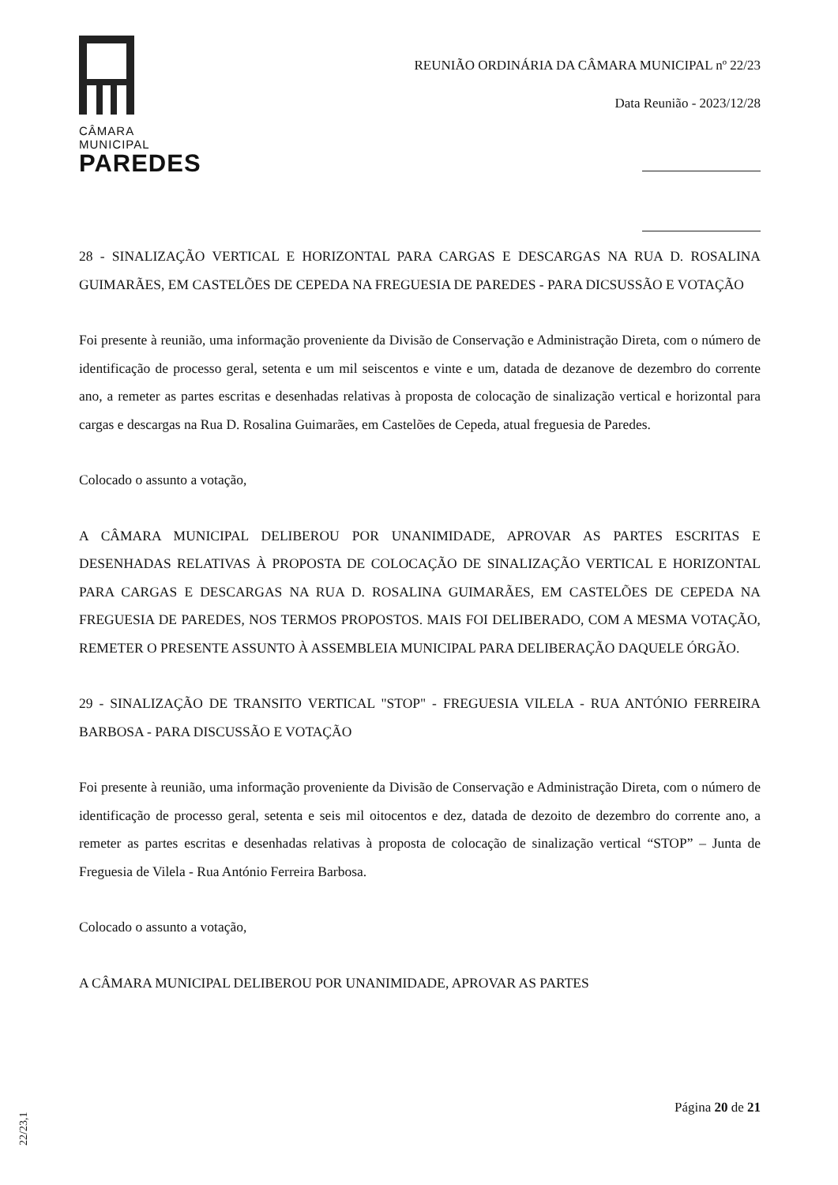CÂMARA MUNICIPAL
PAREDES
REUNIÃO ORDINÁRIA DA CÂMARA MUNICIPAL nº 22/23
Data Reunião - 2023/12/28
28 - SINALIZAÇÃO VERTICAL E HORIZONTAL PARA CARGAS E DESCARGAS NA RUA D. ROSALINA GUIMARÃES, EM CASTELÕES DE CEPEDA NA FREGUESIA DE PAREDES - PARA DICSUSSÃO E VOTAÇÃO
Foi presente à reunião, uma informação proveniente da Divisão de Conservação e Administração Direta, com o número de identificação de processo geral, setenta e um mil seiscentos e vinte e um, datada de dezanove de dezembro do corrente ano, a remeter as partes escritas e desenhadas relativas à proposta de colocação de sinalização vertical e horizontal para cargas e descargas na Rua D. Rosalina Guimarães, em Castelões de Cepeda, atual freguesia de Paredes.
Colocado o assunto a votação,
A CÂMARA MUNICIPAL DELIBEROU POR UNANIMIDADE, APROVAR AS PARTES ESCRITAS E DESENHADAS RELATIVAS À PROPOSTA DE COLOCAÇÃO DE SINALIZAÇÃO VERTICAL E HORIZONTAL PARA CARGAS E DESCARGAS NA RUA D. ROSALINA GUIMARÃES, EM CASTELÕES DE CEPEDA NA FREGUESIA DE PAREDES, NOS TERMOS PROPOSTOS. MAIS FOI DELIBERADO, COM A MESMA VOTAÇÃO, REMETER O PRESENTE ASSUNTO À ASSEMBLEIA MUNICIPAL PARA DELIBERAÇÃO DAQUELE ÓRGÃO.
29 - SINALIZAÇÃO DE TRANSITO VERTICAL "STOP" - FREGUESIA VILELA - RUA ANTÓNIO FERREIRA BARBOSA - PARA DISCUSSÃO E VOTAÇÃO
Foi presente à reunião, uma informação proveniente da Divisão de Conservação e Administração Direta, com o número de identificação de processo geral, setenta e seis mil oitocentos e dez, datada de dezoito de dezembro do corrente ano, a remeter as partes escritas e desenhadas relativas à proposta de colocação de sinalização vertical “STOP” – Junta de Freguesia de Vilela - Rua António Ferreira Barbosa.
Colocado o assunto a votação,
A CÂMARA MUNICIPAL DELIBEROU POR UNANIMIDADE, APROVAR AS PARTES
Página 20 de 21
22/23,1